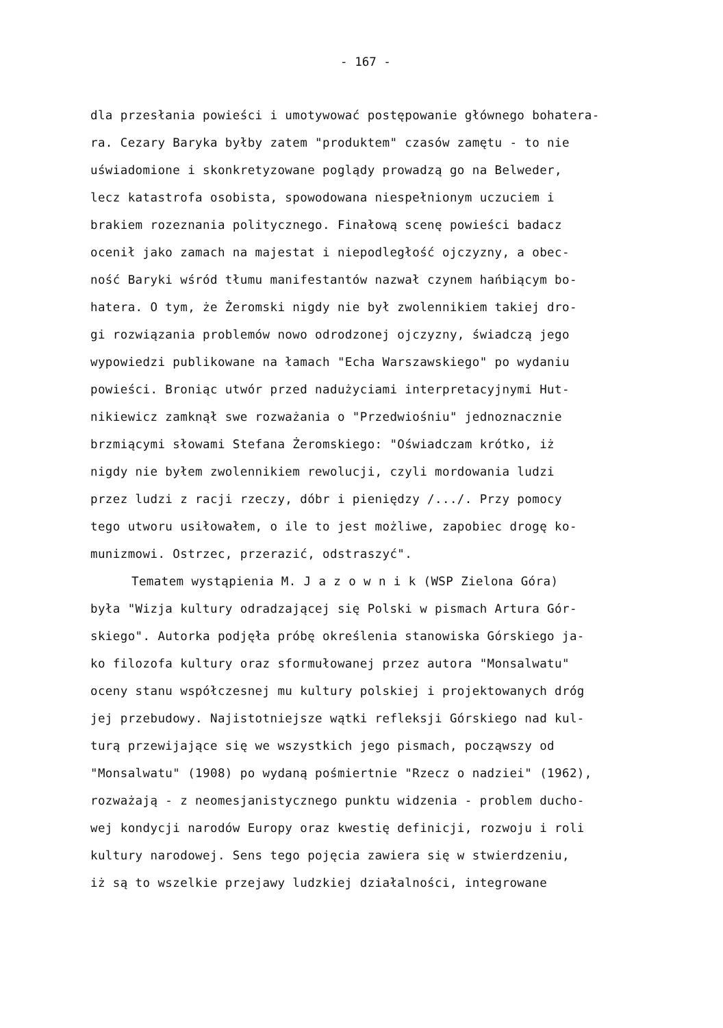- 167 -
dla przesłania powieści i umotywować postępowanie głównego bohatera-
ra. Cezary Baryka byłby zatem "produktem" czasów zamętu - to nie
uświadomione i skonkretyzowane poglądy prowadzą go na Belweder,
lecz katastrofa osobista, spowodowana niespełnionym uczuciem i
brakiem rozeznania politycznego. Finałową scenę powieści badacz
ocenił jako zamach na majestat i niepodległość ojczyzny, a obec-
ność Baryki wśród tłumu manifestantów nazwał czynem hańbiącym bo-
hatera. O tym, że Żeromski nigdy nie był zwolennikiem takiej dro-
gi rozwiązania problemów nowo odrodzonej ojczyzny, świadczą jego
wypowiedzi publikowane na łamach "Echa Warszawskiego" po wydaniu
powieści. Broniąc utwór przed nadużyciami interpretacyjnymi Hut-
nikiewicz zamknął swe rozważania o "Przedwiośniu" jednoznacznie
brzmiącymi słowami Stefana Żeromskiego: "Oświadczam krótko, iż
nigdy nie byłem zwolennikiem rewolucji, czyli mordowania ludzi
przez ludzi z racji rzeczy, dóbr i pieniędzy /.../. Przy pomocy
tego utworu usiłowałem, o ile to jest możliwe, zapobiec drogę ko-
munizmowi. Ostrzec, przerazić, odstraszyć".
Tematem wystąpienia M. J a z o w n i k (WSP Zielona Góra)
była "Wizja kultury odradzającej się Polski w pismach Artura Gór-
skiego". Autorka podjęła próbę określenia stanowiska Górskiego ja-
ko filozofa kultury oraz sformułowanej przez autora "Monsalwatu"
oceny stanu współczesnej mu kultury polskiej i projektowanych dróg
jej przebudowy. Najistotniejsze wątki refleksji Górskiego nad kul-
turą przewijające się we wszystkich jego pismach, począwszy od
"Monsalwatu" (1908) po wydaną pośmiertnie "Rzecz o nadziei" (1962),
rozważają - z neomesjanistycznego punktu widzenia - problem ducho-
wej kondycji narodów Europy oraz kwestię definicji, rozwoju i roli
kultury narodowej. Sens tego pojęcia zawiera się w stwierdzeniu,
iż są to wszelkie przejawy ludzkiej działalności, integrowane